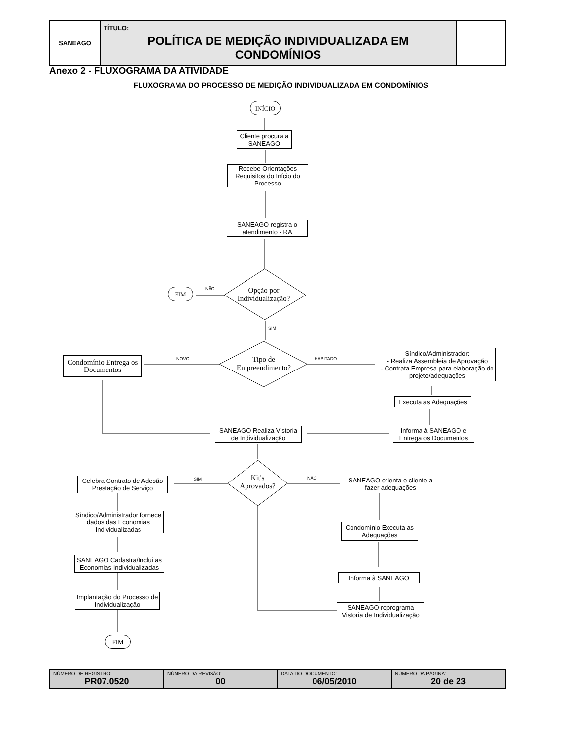SANEAGO
TÍTULO:
POLÍTICA DE MEDIÇÃO INDIVIDUALIZADA EM CONDOMÍNIOS
Anexo 2 - FLUXOGRAMA DA ATIVIDADE
FLUXOGRAMA DO PROCESSO DE MEDIÇÃO INDIVIDUALIZADA EM CONDOMÍNIOS
INÍCIO
Cliente procura a SANEAGO
Recebe Orientações Requisitos do Início do Processo
SANEAGO registra o atendimento - RA
FIM NÃO
Opção por Individualização?
SIM
Condomínio Entrega os Documentos
NOVO
Tipo de Empreendimento?
HABITADO
Síndico/Administrador:
- Realiza Assembleia de Aprovação
- Contrata Empresa para elaboração do projeto/adequações
Executa as Adequações
SANEAGO Realiza Vistoria de Individualização
Informa à SANEAGO e Entrega os Documentos
Celebra Contrato de Adesão Prestação de Serviço
SIM
Kit's Aprovados?
NÃO
SANEAGO orienta o cliente a fazer adequações
Síndico/Administrador fornece dados das Economias Individualizadas
Condomínio Executa as Adequações
SANEAGO Cadastra/Inclui as Economias Individualizadas
Informa à SANEAGO
Implantação do Processo de Individualização
SANEAGO reprograma Vistoria de Individualização
FIM
| NÚMERO DE REGISTRO: PR07.0520 | NÚMERO DA REVISÃO: 00 | DATA DO DOCUMENTO: 06/05/2010 | NÚMERO DA PÁGINA: 20 de 23 |